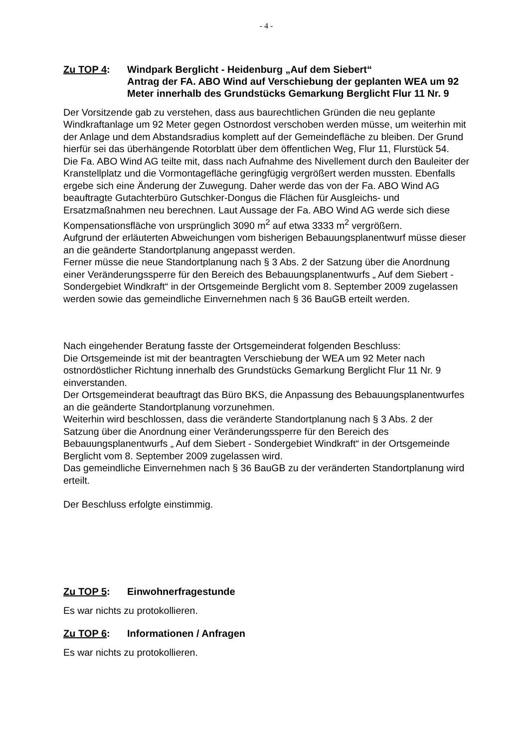- 4 -
Zu TOP 4: Windpark Berglicht - Heidenburg „Auf dem Siebert“
Antrag der FA. ABO Wind auf Verschiebung der geplanten WEA um 92 Meter innerhalb des Grundstücks Gemarkung Berglicht Flur 11 Nr. 9
Der Vorsitzende gab zu verstehen, dass aus baurechtlichen Gründen die neu geplante Windkraftanlage um 92 Meter gegen Ostnordost verschoben werden müsse, um weiterhin mit der Anlage und dem Abstandsradius komplett auf der Gemeindefläche zu bleiben. Der Grund hierfür sei das überhängende Rotorblatt über dem öffentlichen Weg, Flur 11, Flurstück 54.
Die Fa. ABO Wind AG teilte mit, dass nach Aufnahme des Nivellement durch den Bauleiter der Kranstellplatz und die Vormontagefläche geringfügig vergrößert werden mussten. Ebenfalls ergebe sich eine Änderung der Zuwegung. Daher werde das von der Fa. ABO Wind AG beauftragte Gutachterbüro Gutschker-Dongus die Flächen für Ausgleichs- und Ersatzmaßnahmen neu berechnen. Laut Aussage der Fa. ABO Wind AG werde sich diese Kompensationsfläche von ursprünglich 3090 m<sup>2</sup> auf etwa 3333 m<sup>2</sup> vergrößern.
Aufgrund der erläuterten Abweichungen vom bisherigen Bebauungsplanentwurf müsse dieser an die geänderte Standortplanung angepasst werden.
Ferner müsse die neue Standortplanung nach § 3 Abs. 2 der Satzung über die Anordnung einer Veränderungssperre für den Bereich des Bebauungsplanentwurfs „ Auf dem Siebert - Sondergebiet Windkraft“ in der Ortsgemeinde Berglicht vom 8. September 2009 zugelassen werden sowie das gemeindliche Einvernehmen nach § 36 BauGB erteilt werden.
Nach eingehender Beratung fasste der Ortsgemeinderat folgenden Beschluss:
Die Ortsgemeinde ist mit der beantragten Verschiebung der WEA um 92 Meter nach ostnordöstlicher Richtung innerhalb des Grundstücks Gemarkung Berglicht Flur 11 Nr. 9 einverstanden.
Der Ortsgemeinderat beauftragt das Büro BKS, die Anpassung des Bebauungsplanentwurfes an die geänderte Standortplanung vorzunehmen.
Weiterhin wird beschlossen, dass die veränderte Standortplanung nach § 3 Abs. 2 der Satzung über die Anordnung einer Veränderungssperre für den Bereich des Bebauungsplanentwurfs „ Auf dem Siebert - Sondergebiet Windkraft“ in der Ortsgemeinde Berglicht vom 8. September 2009 zugelassen wird.
Das gemeindliche Einvernehmen nach § 36 BauGB zu der veränderten Standortplanung wird erteilt.
Der Beschluss erfolgte einstimmig.
Zu TOP 5: Einwohnerfragestunde
Es war nichts zu protokollieren.
Zu TOP 6: Informationen / Anfragen
Es war nichts zu protokollieren.